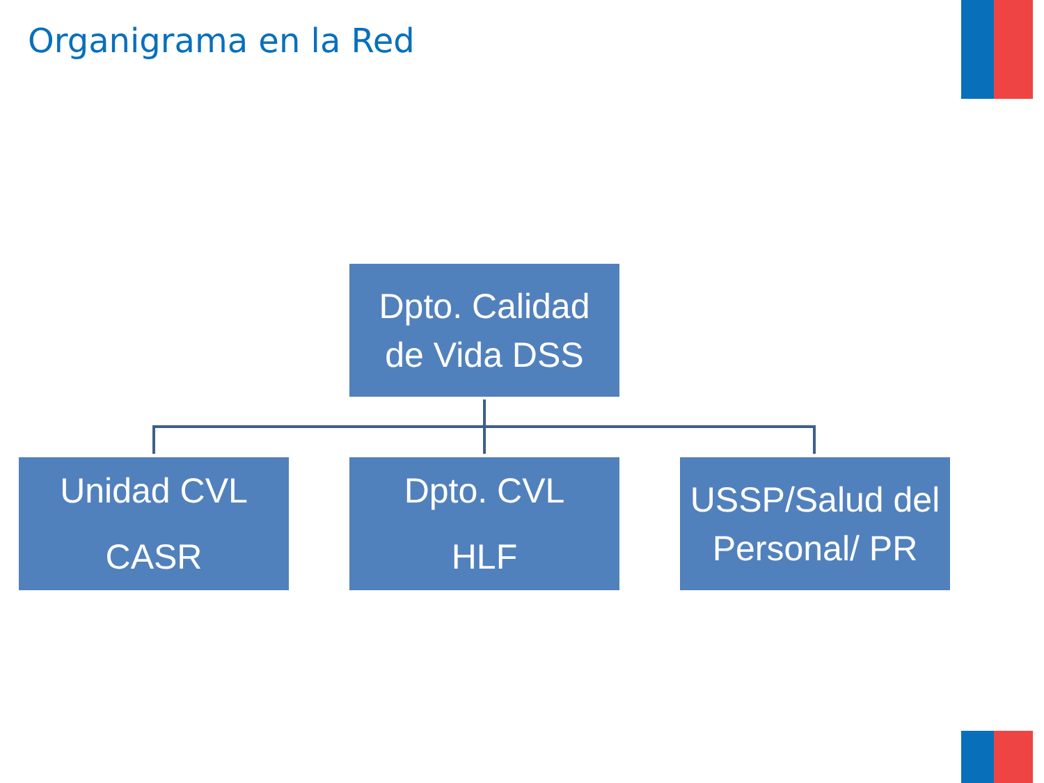Organigrama en la Red
Dpto. Calidad
de Vida DSS
Unidad CVL
CASR
Dpto. CVL
HLF
USSP/Salud del
Personal/ PR